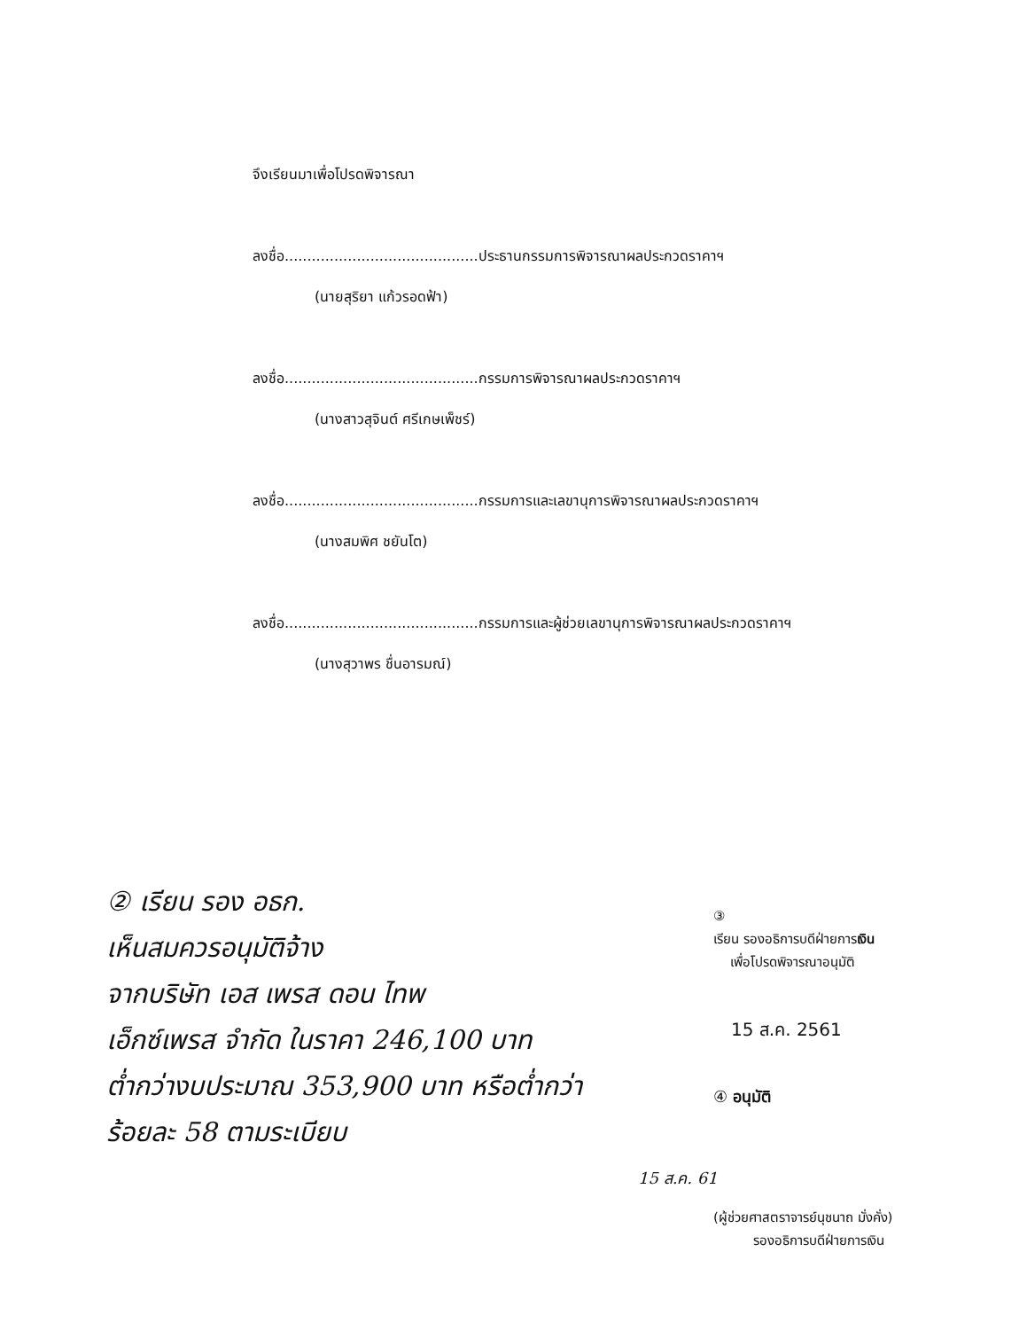จึงเรียนมาเพื่อโปรดพิจารณา
ลงชื่อ...........................................ประธานกรรมการพิจารณาผลประกวดราคาฯ
(นายสุริยา แก้วรอดฟ้า)
ลงชื่อ...........................................กรรมการพิจารณาผลประกวดราคาฯ
(นางสาวสุจินต์ ศรีเกษเพ็ชร์)
ลงชื่อ...........................................กรรมการและเลขานุการพิจารณาผลประกวดราคาฯ
(นางสมพิศ ชยันโต)
ลงชื่อ...........................................กรรมการและผู้ช่วยเลขานุการพิจารณาผลประกวดราคาฯ
(นางสุวาพร ชื่นอารมณ์)
② เรียน รอง อธก.
เห็นสมควรอนุมัติจ้าง
จากบริษัท เอส เพรส ดอน ไทพ
เอ็กซ์เพรส จำกัด ในราคา 246,100 บาท
ต่ำกว่างบประมาณ 353,900 บาท หรือต่ำกว่า
ร้อยละ 58 ตามระเบียบ
15 ส.ค. 61
③
เรียน รองอธิการบดีฝ่ายการเงิน
เพื่อโปรดพิจารณาอนุมัติ
15 ส.ค. 2561
④ อนุมัติ
(ผู้ช่วยศาสตราจารย์นุชนาถ มั่งคั่ง)
รองอธิการบดีฝ่ายการเงิน